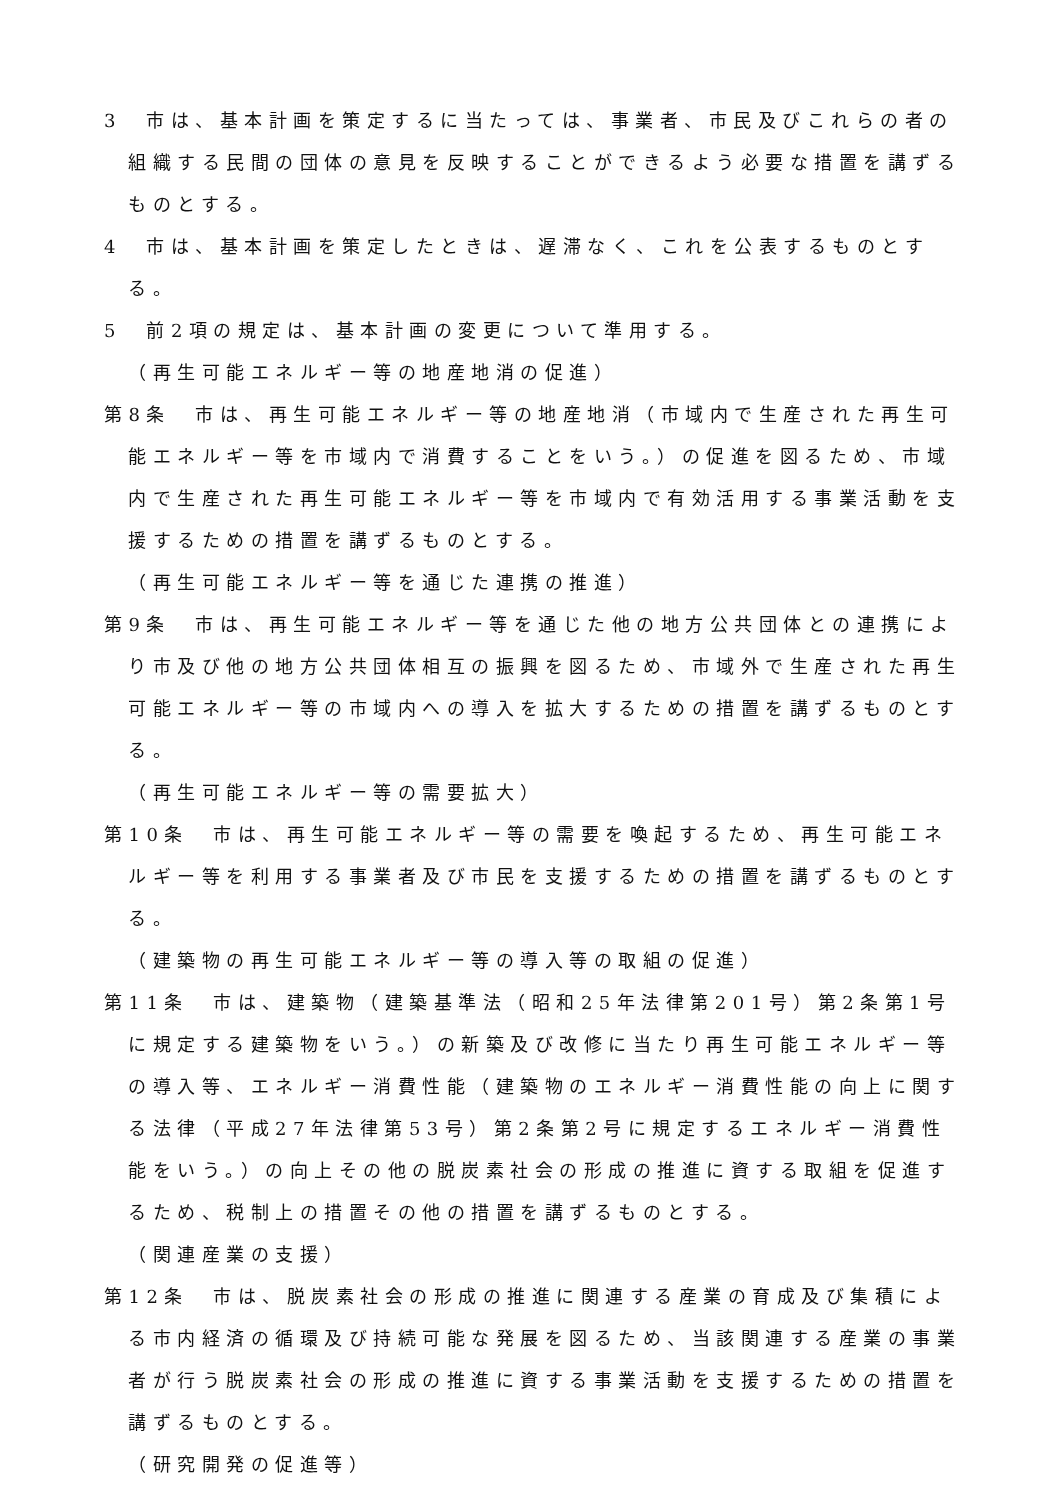3　市は、基本計画を策定するに当たっては、事業者、市民及びこれらの者の組織する民間の団体の意見を反映することができるよう必要な措置を講ずるものとする。
4　市は、基本計画を策定したときは、遅滞なく、これを公表するものとする。
5　前2項の規定は、基本計画の変更について準用する。
（再生可能エネルギー等の地産地消の促進）
第8条　市は、再生可能エネルギー等の地産地消（市域内で生産された再生可能エネルギー等を市域内で消費することをいう。）の促進を図るため、市域内で生産された再生可能エネルギー等を市域内で有効活用する事業活動を支援するための措置を講ずるものとする。
（再生可能エネルギー等を通じた連携の推進）
第9条　市は、再生可能エネルギー等を通じた他の地方公共団体との連携により市及び他の地方公共団体相互の振興を図るため、市域外で生産された再生可能エネルギー等の市域内への導入を拡大するための措置を講ずるものとする。
（再生可能エネルギー等の需要拡大）
第10条　市は、再生可能エネルギー等の需要を喚起するため、再生可能エネルギー等を利用する事業者及び市民を支援するための措置を講ずるものとする。
（建築物の再生可能エネルギー等の導入等の取組の促進）
第11条　市は、建築物（建築基準法（昭和25年法律第201号）第2条第1号に規定する建築物をいう。）の新築及び改修に当たり再生可能エネルギー等の導入等、エネルギー消費性能（建築物のエネルギー消費性能の向上に関する法律（平成27年法律第53号）第2条第2号に規定するエネルギー消費性能をいう。）の向上その他の脱炭素社会の形成の推進に資する取組を促進するため、税制上の措置その他の措置を講ずるものとする。
（関連産業の支援）
第12条　市は、脱炭素社会の形成の推進に関連する産業の育成及び集積による市内経済の循環及び持続可能な発展を図るため、当該関連する産業の事業者が行う脱炭素社会の形成の推進に資する事業活動を支援するための措置を講ずるものとする。
（研究開発の促進等）